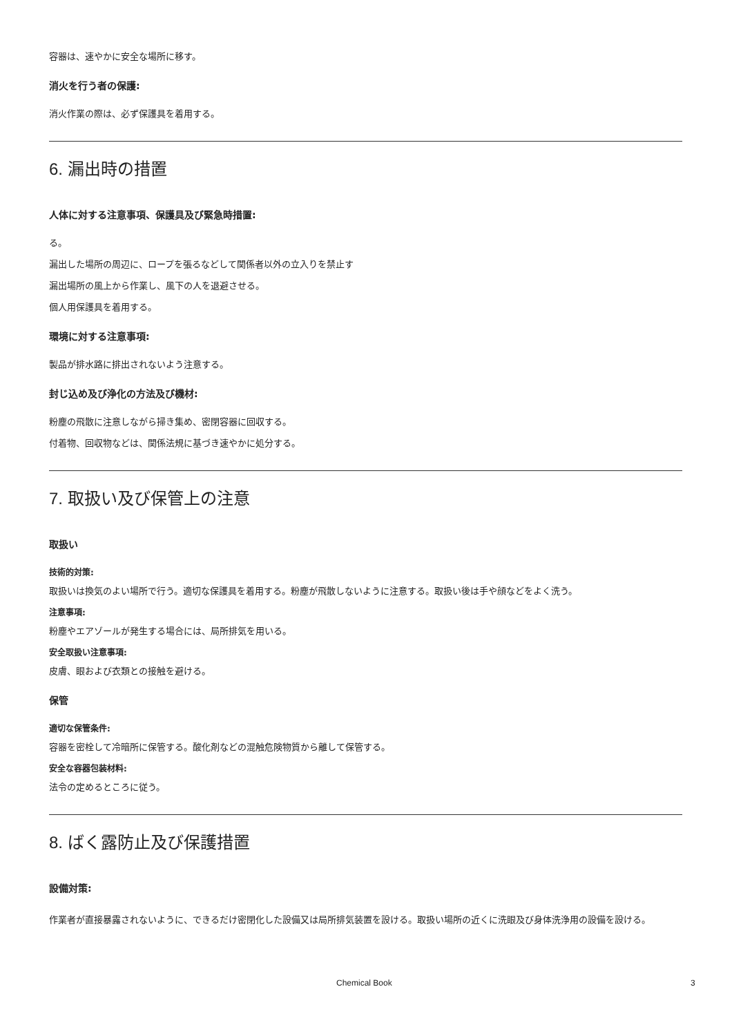容器は、速やかに安全な場所に移す。
消火を行う者の保護:
消火作業の際は、必ず保護具を着用する。
6. 漏出時の措置
人体に対する注意事項、保護具及び緊急時措置:
る。
漏出した場所の周辺に、ロープを張るなどして関係者以外の立入りを禁止す
漏出場所の風上から作業し、風下の人を退避させる。
個人用保護具を着用する。
環境に対する注意事項:
製品が排水路に排出されないよう注意する。
封じ込め及び浄化の方法及び機材:
粉塵の飛散に注意しながら掃き集め、密閉容器に回収する。
付着物、回収物などは、関係法規に基づき速やかに処分する。
7. 取扱い及び保管上の注意
取扱い
技術的対策:
取扱いは換気のよい場所で行う。適切な保護具を着用する。粉塵が飛散しないように注意する。取扱い後は手や顔などをよく洗う。
注意事項:
粉塵やエアゾールが発生する場合には、局所排気を用いる。
安全取扱い注意事項:
皮膚、眼および衣類との接触を避ける。
保管
適切な保管条件:
容器を密栓して冷暗所に保管する。酸化剤などの混触危険物質から離して保管する。
安全な容器包装材料:
法令の定めるところに従う。
8. ばく露防止及び保護措置
設備対策:
作業者が直接暴露されないように、できるだけ密閉化した設備又は局所排気装置を設ける。取扱い場所の近くに洗眼及び身体洗浄用の設備を設ける。
Chemical Book 3